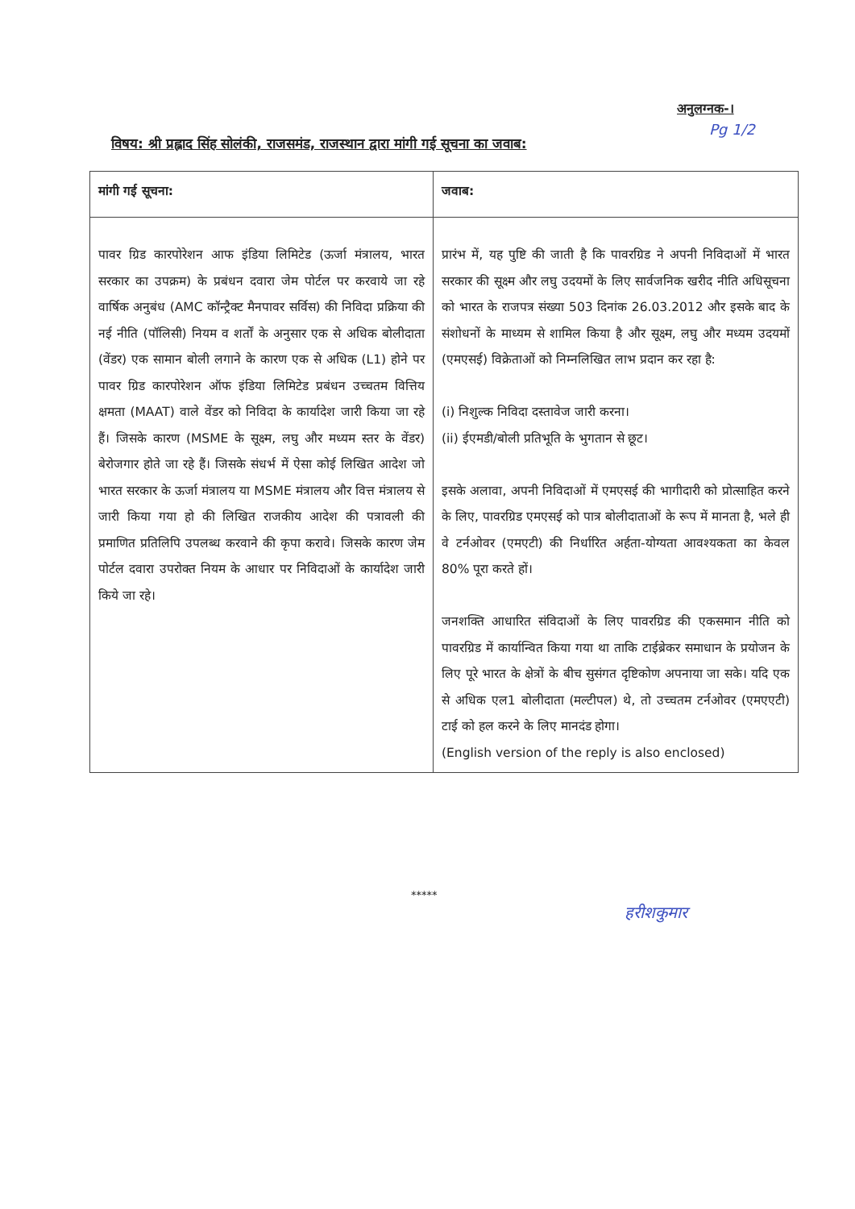अनुलग्नक-।
Pg 1/2
विषय: श्री प्रह्लाद सिंह सोलंकी, राजसमंड, राजस्थान द्वारा मांगी गई सूचना का जवाब:
| मांगी गई सूचना: | जवाब: |
| --- | --- |
| पावर ग्रिड कारपोरेशन आफ इंडिया लिमिटेड (ऊर्जा मंत्रालय, भारत सरकार का उपक्रम) के प्रबंधन दवारा जेम पोर्टल पर करवाये जा रहे वार्षिक अनुबंध (AMC कॉन्ट्रैक्ट मैनपावर सर्विस) की निविदा प्रक्रिया की नई नीति (पॉलिसी) नियम व शर्तों के अनुसार एक से अधिक बोलीदाता (वेंडर) एक सामान बोली लगाने के कारण एक से अधिक (L1) होने पर पावर ग्रिड कारपोरेशन ऑफ इंडिया लिमिटेड प्रबंधन उच्चतम वित्तिय क्षमता (MAAT) वाले वेंडर को निविदा के कार्यादेश जारी किया जा रहे हैं। जिसके कारण (MSME के सूक्ष्म, लघु और मध्यम स्तर के वेंडर) बेरोजगार होते जा रहे हैं। जिसके संधर्भ में ऐसा कोई लिखित आदेश जो भारत सरकार के ऊर्जा मंत्रालय या MSME मंत्रालय और वित्त मंत्रालय से जारी किया गया हो की लिखित राजकीय आदेश की पत्रावली की प्रमाणित प्रतिलिपि उपलब्ध करवाने की कृपा करावे। जिसके कारण जेम पोर्टल दवारा उपरोक्त नियम के आधार पर निविदाओं के कार्यादेश जारी किये जा रहे। | प्रारंभ में, यह पुष्टि की जाती है कि पावरग्रिड ने अपनी निविदाओं में भारत सरकार की सूक्ष्म और लघु उदयमों के लिए सार्वजनिक खरीद नीति अधिसूचना को भारत के राजपत्र संख्या 503 दिनांक 26.03.2012 और इसके बाद के संशोधनों के माध्यम से शामिल किया है और सूक्ष्म, लघु और मध्यम उदयमों (एमएसई) विक्रेताओं को निम्नलिखित लाभ प्रदान कर रहा है: (i) निशुल्क निविदा दस्तावेज जारी करना। (ii) ईएमडी/बोली प्रतिभूति के भुगतान से छूट। इसके अलावा, अपनी निविदाओं में एमएसई की भागीदारी को प्रोत्साहित करने के लिए, पावरग्रिड एमएसई को पात्र बोलीदाताओं के रूप में मानता है, भले ही वे टर्नओवर (एमएटी) की निर्धारित अर्हता-योग्यता आवश्यकता का केवल 80% पूरा करते हों। जनशक्ति आधारित संविदाओं के लिए पावरग्रिड की एकसमान नीति को पावरग्रिड में कार्यान्वित किया गया था ताकि टाईब्रेकर समाधान के प्रयोजन के लिए पूरे भारत के क्षेत्रों के बीच सुसंगत दृष्टिकोण अपनाया जा सके। यदि एक से अधिक एल1 बोलीदाता (मल्टीपल) थे, तो उच्चतम टर्नओवर (एमएएटी) टाई को हल करने के लिए मानदंड होगा। (English version of the reply is also enclosed) |
*****
हरीशकुमार